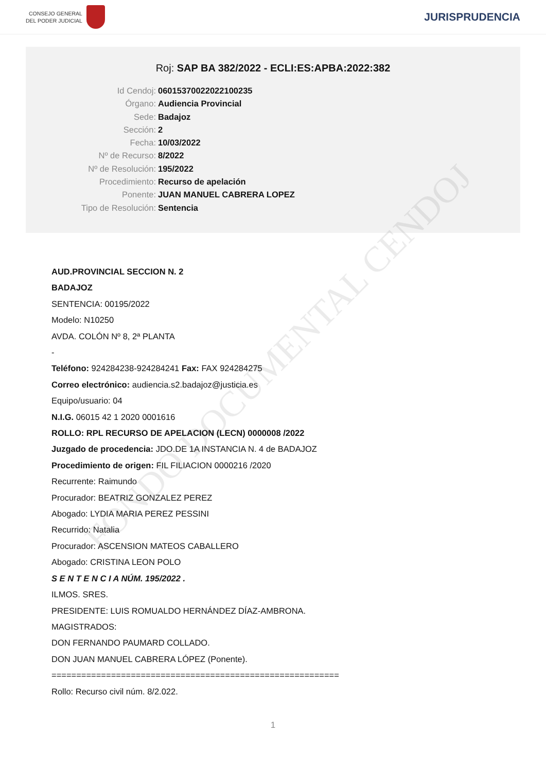FONDO DOCUMENTAL CENDOJ
CONSEJO GENERAL
DEL PODER JUDICIAL
JURISPRUDENCIA
Roj: SAP BA 382/2022 - ECLI:ES:APBA:2022:382
Id Cendoj: 06015370022022100235
Órgano: Audiencia Provincial
Sede: Badajoz
Sección: 2
Fecha: 10/03/2022
Nº de Recurso: 8/2022
Nº de Resolución: 195/2022
Procedimiento: Recurso de apelación
Ponente: JUAN MANUEL CABRERA LOPEZ
Tipo de Resolución: Sentencia
AUD.PROVINCIAL SECCION N. 2
BADAJOZ
SENTENCIA: 00195/2022
Modelo: N10250
AVDA. COLÓN Nº 8, 2ª PLANTA
-
Teléfono: 924284238-924284241 Fax: FAX 924284275
Correo electrónico: audiencia.s2.badajoz@justicia.es
Equipo/usuario: 04
N.I.G. 06015 42 1 2020 0001616
ROLLO: RPL RECURSO DE APELACION (LECN) 0000008 /2022
Juzgado de procedencia: JDO.DE 1A INSTANCIA N. 4 de BADAJOZ
Procedimiento de origen: FIL FILIACION 0000216 /2020
Recurrente: Raimundo
Procurador: BEATRIZ GONZALEZ PEREZ
Abogado: LYDIA MARIA PEREZ PESSINI
Recurrido: Natalia
Procurador: ASCENSION MATEOS CABALLERO
Abogado: CRISTINA LEON POLO
S E N T E N C I A NÚM. 195/2022 .
ILMOS. SRES.
PRESIDENTE: LUIS ROMUALDO HERNÁNDEZ DÍAZ-AMBRONA.
MAGISTRADOS:
DON FERNANDO PAUMARD COLLADO.
DON JUAN MANUEL CABRERA LÓPEZ (Ponente).
==========================================================
Rollo: Recurso civil núm. 8/2.022.
1